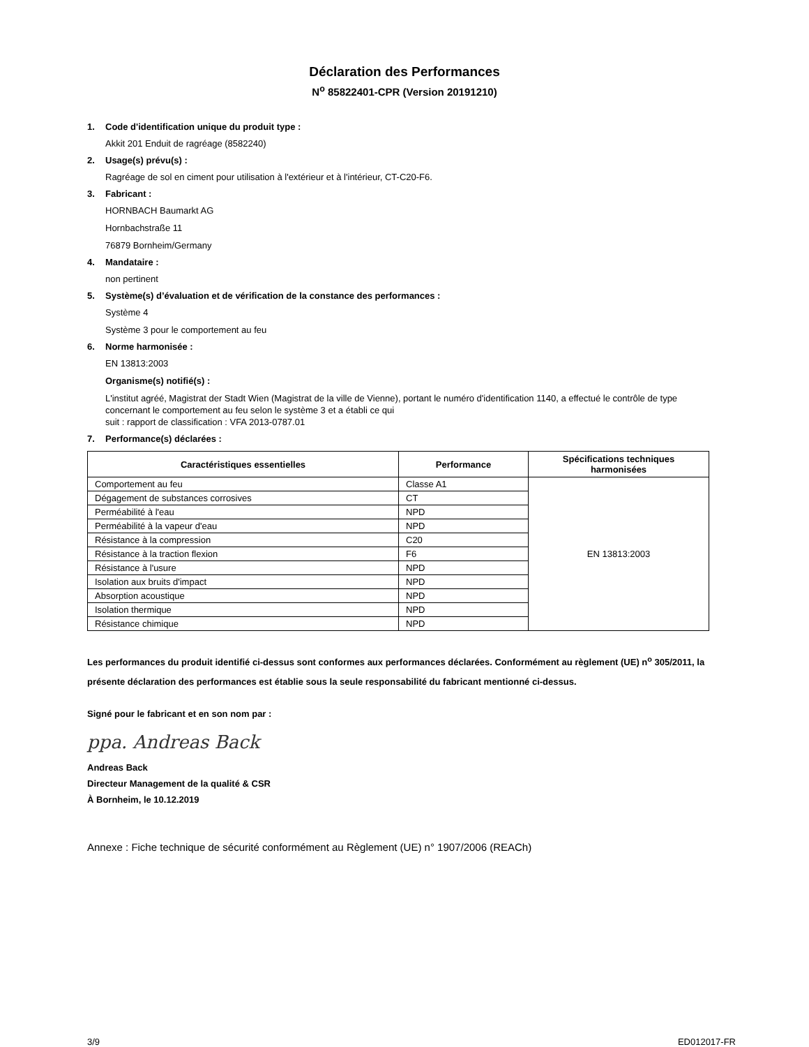Déclaration des Performances
N<sup>o</sup> 85822401-CPR (Version 20191210)
1. Code d'identification unique du produit type :
Akkit 201 Enduit de ragréage (8582240)
2. Usage(s) prévu(s) :
Ragréage de sol en ciment pour utilisation à l'extérieur et à l'intérieur, CT-C20-F6.
3. Fabricant :
HORNBACH Baumarkt AG
Hornbachstraße 11
76879 Bornheim/Germany
4. Mandataire :
non pertinent
5. Système(s) d’évaluation et de vérification de la constance des performances :
Système 4
Système 3 pour le comportement au feu
6. Norme harmonisée :
EN 13813:2003
Organisme(s) notifié(s) :
L'institut agréé, Magistrat der Stadt Wien (Magistrat de la ville de Vienne), portant le numéro d'identification 1140, a effectué le contrôle de type concernant le comportement au feu selon le système 3 et a établi ce qui
suit : rapport de classification : VFA 2013-0787.01
7. Performance(s) déclarées :
| Caractéristiques essentielles | Performance | Spécifications techniques harmonisées |
| --- | --- | --- |
| Comportement au feu | Classe A1 | EN 13813:2003 |
| Dégagement de substances corrosives | CT | |
| Perméabilité à l'eau | NPD | |
| Perméabilité à la vapeur d'eau | NPD | |
| Résistance à la compression | C20 | |
| Résistance à la traction flexion | F6 | |
| Résistance à l'usure | NPD | |
| Isolation aux bruits d'impact | NPD | |
| Absorption acoustique | NPD | |
| Isolation thermique | NPD | |
| Résistance chimique | NPD | |
Les performances du produit identifié ci-dessus sont conformes aux performances déclarées. Conformément au règlement (UE) n<sup>o</sup> 305/2011, la présente déclaration des performances est établie sous la seule responsabilité du fabricant mentionné ci-dessus.
Signé pour le fabricant et en son nom par :
ppa. Andreas Back
Andreas Back
Directeur Management de la qualité & CSR
À Bornheim, le 10.12.2019
Annexe : Fiche technique de sécurité conformément au Règlement (UE) n° 1907/2006 (REACh)
3/9 ED012017-FR